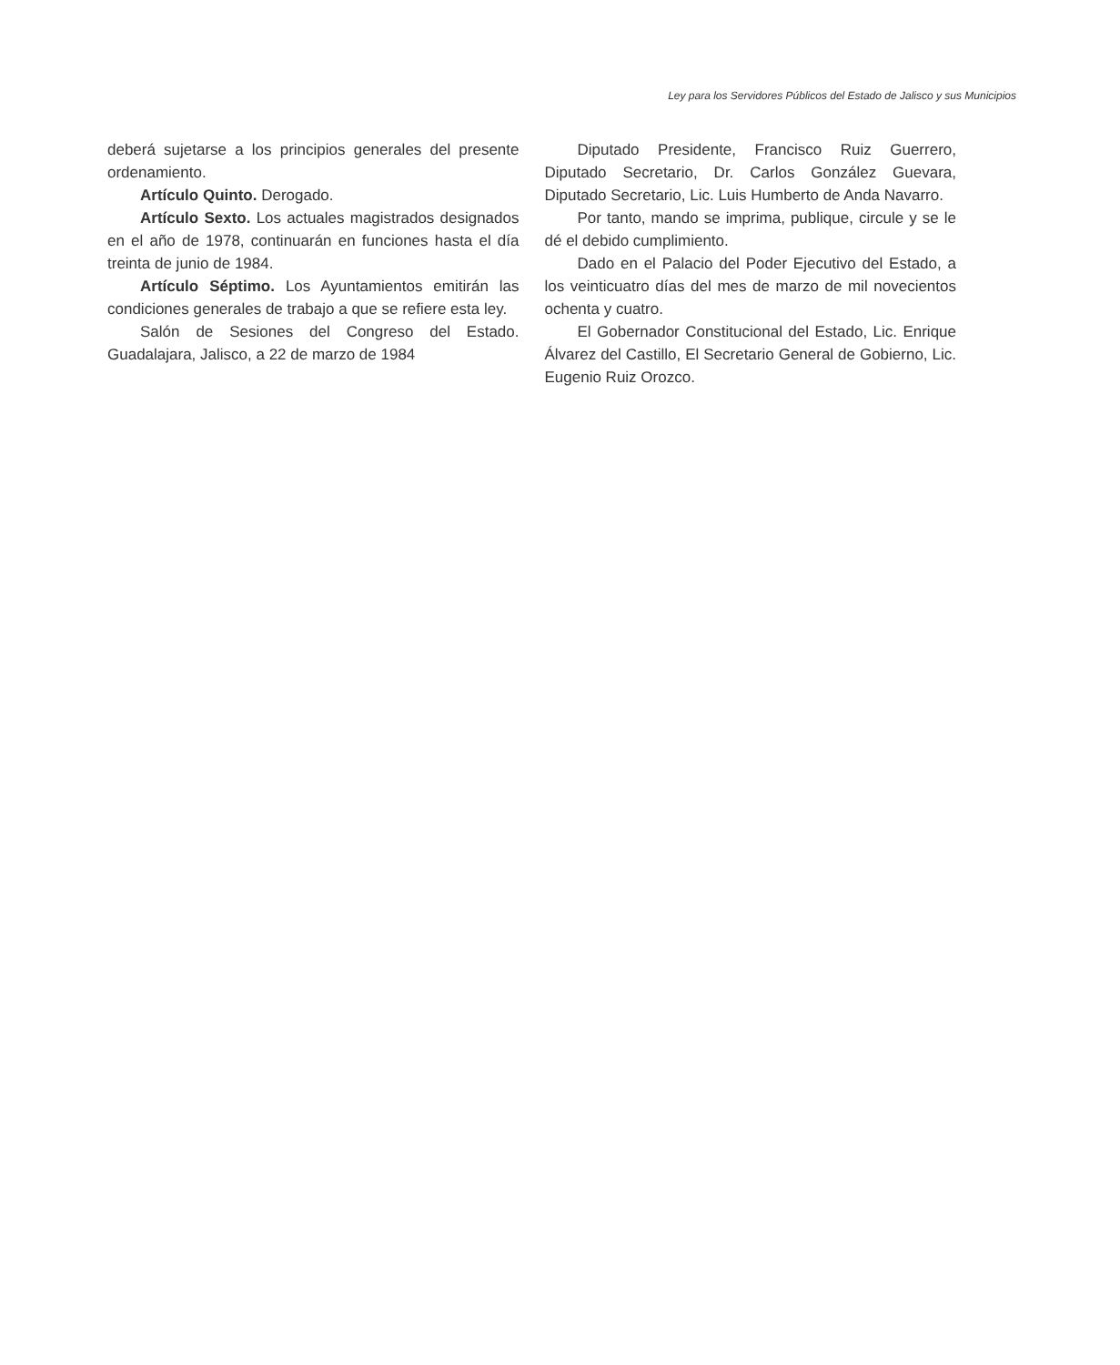Ley para los Servidores Públicos del Estado de Jalisco y sus Municipios
deberá sujetarse a los principios generales del presente ordenamiento.
Artículo Quinto. Derogado.
Artículo Sexto. Los actuales magistrados designados en el año de 1978, continuarán en funciones hasta el día treinta de junio de 1984.
Artículo Séptimo. Los Ayuntamientos emitirán las condiciones generales de trabajo a que se refiere esta ley.
Salón de Sesiones del Congreso del Estado. Guadalajara, Jalisco, a 22 de marzo de 1984
Diputado Presidente, Francisco Ruiz Guerrero, Diputado Secretario, Dr. Carlos González Guevara, Diputado Secretario, Lic. Luis Humberto de Anda Navarro.
Por tanto, mando se imprima, publique, circule y se le dé el debido cumplimiento.
Dado en el Palacio del Poder Ejecutivo del Estado, a los veinticuatro días del mes de marzo de mil novecientos ochenta y cuatro.
El Gobernador Constitucional del Estado, Lic. Enrique Álvarez del Castillo, El Secretario General de Gobierno, Lic. Eugenio Ruiz Orozco.